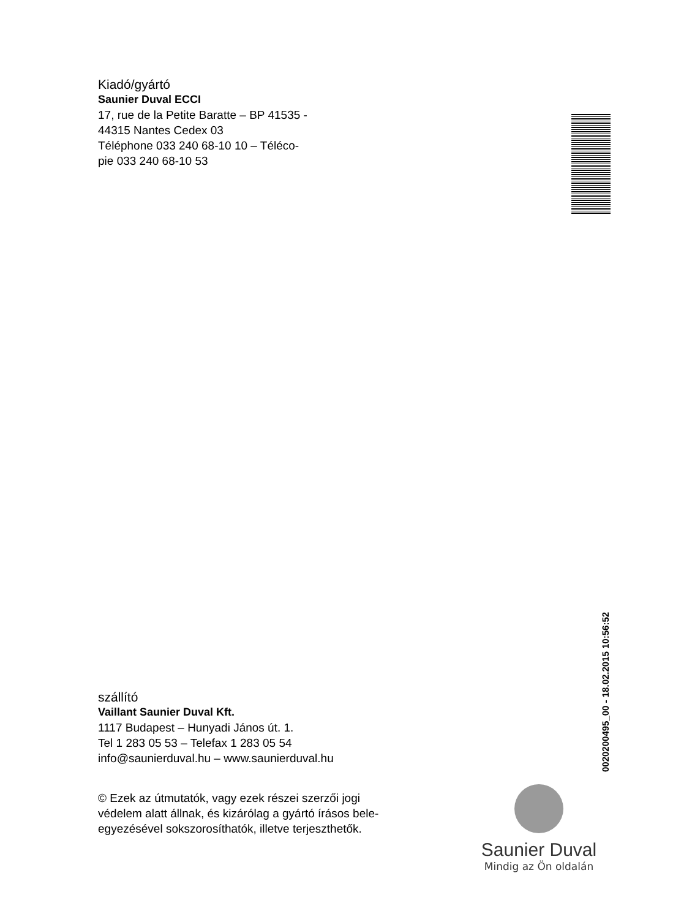Kiadó/gyártó
Saunier Duval ECCI
17, rue de la Petite Baratte – BP 41535 -
44315 Nantes Cedex 03
Téléphone 033 240 68-10 10 – Téléco-
pie 033 240 68-10 53
0020200495_00 - 18.02.2015 10:56:52
szállító
Vaillant Saunier Duval Kft.
1117 Budapest – Hunyadi János út. 1.
Tel 1 283 05 53 – Telefax 1 283 05 54
info@saunierduval.hu – www.saunierduval.hu
© Ezek az útmutatók, vagy ezek részei szerzői jogi védelem alatt állnak, és kizárólag a gyártó írásos bele-egyezésével sokszorosíthatók, illetve terjeszthetők.
Saunier Duval
Mindig az Ön oldalán